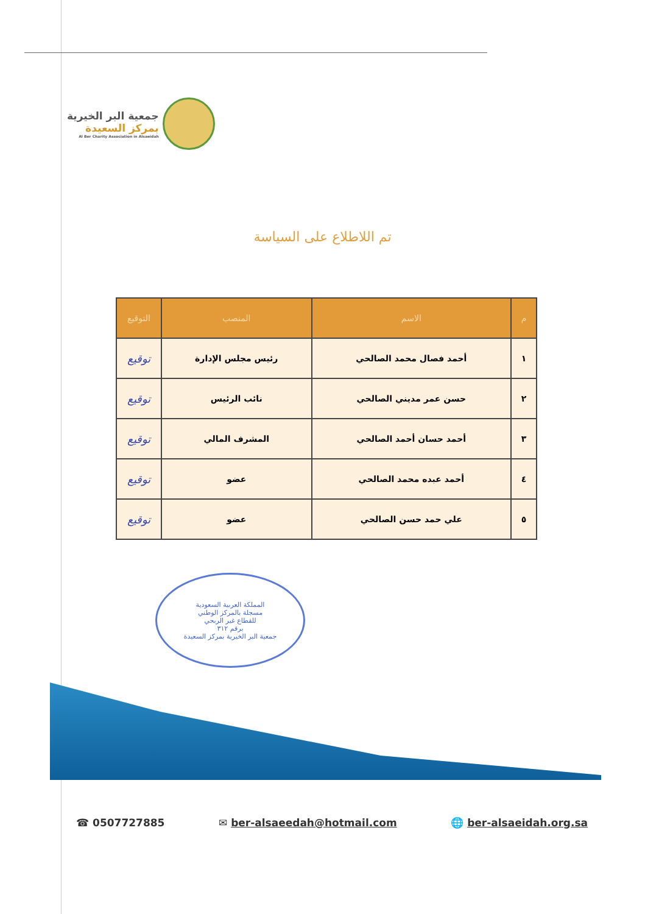جمعية البر الخيرية
بمركز السعيدة
Al Ber Charity Association in Alsaeidah
تم اللاطلاع على السياسة
| م | الاسم | المنصب | التوقيع |
| --- | --- | --- | --- |
| ١ | أحمد فصال محمد الصالحي | رئيس مجلس الإدارة | توقيع |
| ٢ | حسن عمر مديني الصالحي | نائب الرئيس | توقيع |
| ٣ | أحمد حسان أحمد الصالحي | المشرف المالي | توقيع |
| ٤ | أحمد عبده محمد الصالحي | عضو | توقيع |
| ٥ | علي حمد حسن الصالحي | عضو | توقيع |
المملكة العربية السعودية
مسجلة بالمركز الوطني
للقطاع غير الربحي
برقم ٣١٢
جمعية البر الخيرية بمركز السعيدة
☎ 0507727885 ✉ ber-alsaeedah@hotmail.com 🌐 ber-alsaeidah.org.sa